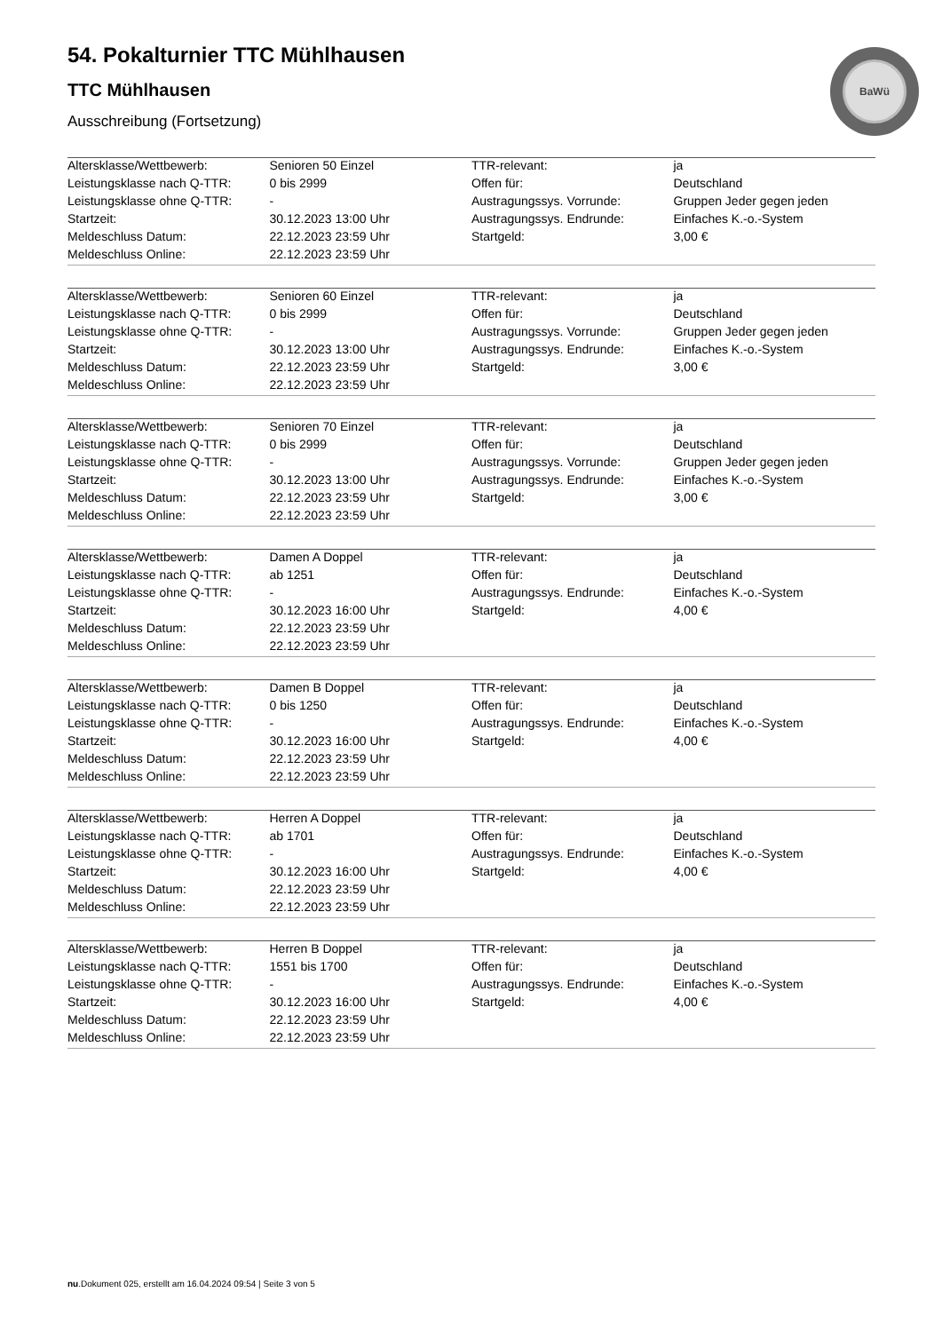BaWü
54. Pokalturnier TTC Mühlhausen
TTC Mühlhausen
Ausschreibung (Fortsetzung)
| Altersklasse/Wettbewerb: | Senioren 50 Einzel | TTR-relevant: | ja |
| Leistungsklasse nach Q-TTR: | 0 bis 2999 | Offen für: | Deutschland |
| Leistungsklasse ohne Q-TTR: | - | Austragungssys. Vorrunde: | Gruppen Jeder gegen jeden |
| Startzeit: | 30.12.2023 13:00 Uhr | Austragungssys. Endrunde: | Einfaches K.-o.-System |
| Meldeschluss Datum: | 22.12.2023 23:59 Uhr | Startgeld: | 3,00 € |
| Meldeschluss Online: | 22.12.2023 23:59 Uhr | | |
| Altersklasse/Wettbewerb: | Senioren 60 Einzel | TTR-relevant: | ja |
| Leistungsklasse nach Q-TTR: | 0 bis 2999 | Offen für: | Deutschland |
| Leistungsklasse ohne Q-TTR: | - | Austragungssys. Vorrunde: | Gruppen Jeder gegen jeden |
| Startzeit: | 30.12.2023 13:00 Uhr | Austragungssys. Endrunde: | Einfaches K.-o.-System |
| Meldeschluss Datum: | 22.12.2023 23:59 Uhr | Startgeld: | 3,00 € |
| Meldeschluss Online: | 22.12.2023 23:59 Uhr | | |
| Altersklasse/Wettbewerb: | Senioren 70 Einzel | TTR-relevant: | ja |
| Leistungsklasse nach Q-TTR: | 0 bis 2999 | Offen für: | Deutschland |
| Leistungsklasse ohne Q-TTR: | - | Austragungssys. Vorrunde: | Gruppen Jeder gegen jeden |
| Startzeit: | 30.12.2023 13:00 Uhr | Austragungssys. Endrunde: | Einfaches K.-o.-System |
| Meldeschluss Datum: | 22.12.2023 23:59 Uhr | Startgeld: | 3,00 € |
| Meldeschluss Online: | 22.12.2023 23:59 Uhr | | |
| Altersklasse/Wettbewerb: | Damen A Doppel | TTR-relevant: | ja |
| Leistungsklasse nach Q-TTR: | ab 1251 | Offen für: | Deutschland |
| Leistungsklasse ohne Q-TTR: | - | Austragungssys. Endrunde: | Einfaches K.-o.-System |
| Startzeit: | 30.12.2023 16:00 Uhr | Startgeld: | 4,00 € |
| Meldeschluss Datum: | 22.12.2023 23:59 Uhr | | |
| Meldeschluss Online: | 22.12.2023 23:59 Uhr | | |
| Altersklasse/Wettbewerb: | Damen B Doppel | TTR-relevant: | ja |
| Leistungsklasse nach Q-TTR: | 0 bis 1250 | Offen für: | Deutschland |
| Leistungsklasse ohne Q-TTR: | - | Austragungssys. Endrunde: | Einfaches K.-o.-System |
| Startzeit: | 30.12.2023 16:00 Uhr | Startgeld: | 4,00 € |
| Meldeschluss Datum: | 22.12.2023 23:59 Uhr | | |
| Meldeschluss Online: | 22.12.2023 23:59 Uhr | | |
| Altersklasse/Wettbewerb: | Herren A Doppel | TTR-relevant: | ja |
| Leistungsklasse nach Q-TTR: | ab 1701 | Offen für: | Deutschland |
| Leistungsklasse ohne Q-TTR: | - | Austragungssys. Endrunde: | Einfaches K.-o.-System |
| Startzeit: | 30.12.2023 16:00 Uhr | Startgeld: | 4,00 € |
| Meldeschluss Datum: | 22.12.2023 23:59 Uhr | | |
| Meldeschluss Online: | 22.12.2023 23:59 Uhr | | |
| Altersklasse/Wettbewerb: | Herren B Doppel | TTR-relevant: | ja |
| Leistungsklasse nach Q-TTR: | 1551 bis 1700 | Offen für: | Deutschland |
| Leistungsklasse ohne Q-TTR: | - | Austragungssys. Endrunde: | Einfaches K.-o.-System |
| Startzeit: | 30.12.2023 16:00 Uhr | Startgeld: | 4,00 € |
| Meldeschluss Datum: | 22.12.2023 23:59 Uhr | | |
| Meldeschluss Online: | 22.12.2023 23:59 Uhr | | |
nu.Dokument 025, erstellt am 16.04.2024 09:54 | Seite 3 von 5